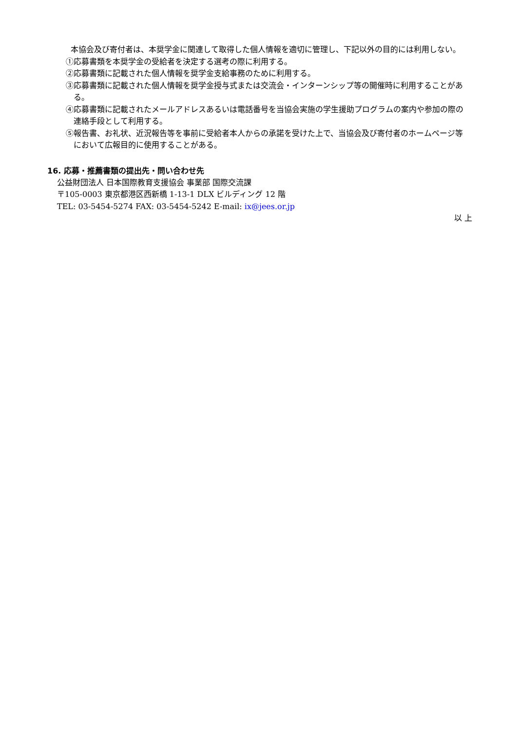本協会及び寄付者は、本奨学金に関連して取得した個人情報を適切に管理し、下記以外の目的には利用しない。
①応募書類を本奨学金の受給者を決定する選考の際に利用する。
②応募書類に記載された個人情報を奨学金支給事務のために利用する。
③応募書類に記載された個人情報を奨学金授与式または交流会・インターンシップ等の開催時に利用することがある。
④応募書類に記載されたメールアドレスあるいは電話番号を当協会実施の学生援助プログラムの案内や参加の際の連絡手段として利用する。
⑤報告書、お礼状、近況報告等を事前に受給者本人からの承諾を受けた上で、当協会及び寄付者のホームページ等において広報目的に使用することがある。
16. 応募・推薦書類の提出先・問い合わせ先
公益財団法人 日本国際教育支援協会 事業部 国際交流課
〒105-0003 東京都港区西新橋 1-13-1 DLX ビルディング 12 階
TEL: 03-5454-5274 FAX: 03-5454-5242 E-mail: ix@jees.or.jp
以 上